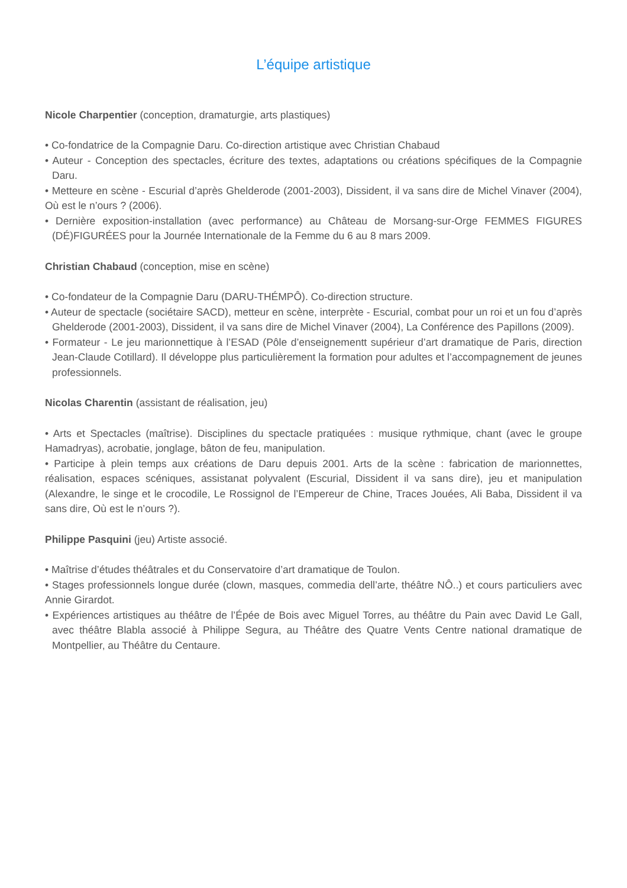L’équipe artistique
Nicole Charpentier (conception, dramaturgie, arts plastiques)
• Co-fondatrice de la Compagnie Daru. Co-direction artistique avec Christian Chabaud
• Auteur - Conception des spectacles, écriture des textes, adaptations ou créations spécifiques de la Compagnie Daru.
• Metteure en scène - Escurial d’après Ghelderode (2001-2003), Dissident, il va sans dire de Michel Vinaver (2004), Où est le n’ours ? (2006).
• Dernière exposition-installation (avec performance) au Château de Morsang-sur-Orge FEMMES FIGURES (DÉ)FIGURÉES pour la Journée Internationale de la Femme du 6 au 8 mars 2009.
Christian Chabaud (conception, mise en scène)
• Co-fondateur de la Compagnie Daru (DARU-THÉMPÔ). Co-direction structure.
• Auteur de spectacle (sociétaire SACD), metteur en scène, interprète - Escurial, combat pour un roi et un fou d’après Ghelderode (2001-2003), Dissident, il va sans dire de Michel Vinaver (2004), La Conférence des Papillons (2009).
• Formateur - Le jeu marionnettique à l’ESAD (Pôle d’enseignementt supérieur d’art dramatique de Paris, direction Jean-Claude Cotillard). Il développe plus particulièrement la formation pour adultes et l’accompagnement de jeunes professionnels.
Nicolas Charentin (assistant de réalisation, jeu)
• Arts et Spectacles (maîtrise). Disciplines du spectacle pratiquées : musique rythmique, chant (avec le groupe Hamadryas), acrobatie, jonglage, bâton de feu, manipulation.
• Participe à plein temps aux créations de Daru depuis 2001. Arts de la scène : fabrication de marionnettes, réalisation, espaces scéniques, assistanat polyvalent (Escurial, Dissident il va sans dire), jeu et manipulation (Alexandre, le singe et le crocodile, Le Rossignol de l’Empereur de Chine, Traces Jouées, Ali Baba, Dissident il va sans dire, Où est le n’ours ?).
Philippe Pasquini (jeu) Artiste associé.
• Maîtrise d’études théâtrales et du Conservatoire d’art dramatique de Toulon.
• Stages professionnels longue durée (clown, masques, commedia dell’arte, théâtre NÔ..) et cours particuliers avec Annie Girardot.
• Expériences artistiques au théâtre de l’Épée de Bois avec Miguel Torres, au théâtre du Pain avec David Le Gall, avec théâtre Blabla associé à Philippe Segura, au Théâtre des Quatre Vents Centre national dramatique de Montpellier, au Théâtre du Centaure.